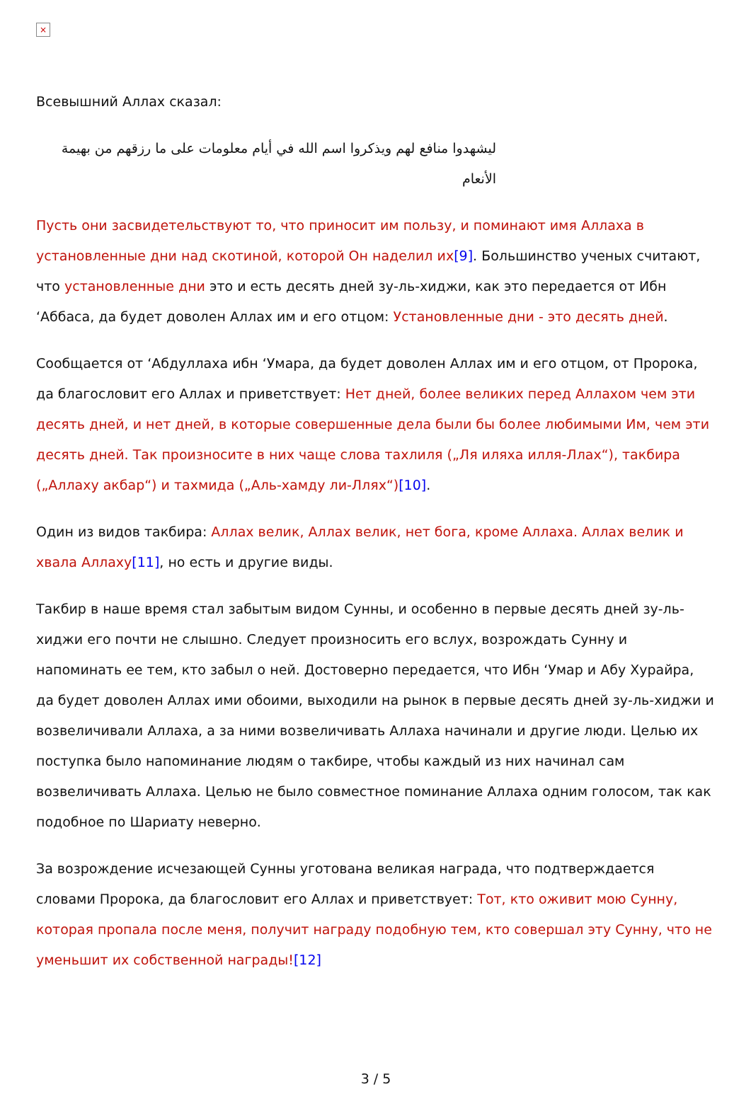×
Всевышний Аллах сказал:
ليشهدوا منافع لهم ويذكروا اسم الله في أيام معلومات على ما رزقهم من بهيمة الأنعام
Пусть они засвидетельствуют то, что приносит им пользу, и поминают имя Аллаха в установленные дни над скотиной, которой Он наделил их[9]. Большинство ученых считают, что установленные дни это и есть десять дней зу-ль-хиджи, как это передается от Ибн ‘Аббаса, да будет доволен Аллах им и его отцом: Установленные дни - это десять дней.
Сообщается от ‘Абдуллаха ибн ‘Умара, да будет доволен Аллах им и его отцом, от Пророка, да благословит его Аллах и приветствует: Нет дней, более великих перед Аллахом чем эти десять дней, и нет дней, в которые совершенные дела были бы более любимыми Им, чем эти десять дней. Так произносите в них чаще слова тахлиля („Ля иляха илля-Ллах“), такбира („Аллаху акбар“) и тахмида („Аль-хамду ли-Ллях“)[10].
Один из видов такбира: Аллах велик, Аллах велик, нет бога, кроме Аллаха. Аллах велик и хвала Аллаху[11], но есть и другие виды.
Такбир в наше время стал забытым видом Сунны, и особенно в первые десять дней зу-ль-хиджи его почти не слышно. Следует произносить его вслух, возрождать Сунну и напоминать ее тем, кто забыл о ней. Достоверно передается, что Ибн ‘Умар и Абу Хурайра, да будет доволен Аллах ими обоими, выходили на рынок в первые десять дней зу-ль-хиджи и возвеличивали Аллаха, а за ними возвеличивать Аллаха начинали и другие люди. Целью их поступка было напоминание людям о такбире, чтобы каждый из них начинал сам возвеличивать Аллаха. Целью не было совместное поминание Аллаха одним голосом, так как подобное по Шариату неверно.
За возрождение исчезающей Сунны уготована великая награда, что подтверждается словами Пророка, да благословит его Аллах и приветствует: Тот, кто оживит мою Сунну, которая пропала после меня, получит награду подобную тем, кто совершал эту Сунну, что не уменьшит их собственной награды![12]
3 / 5